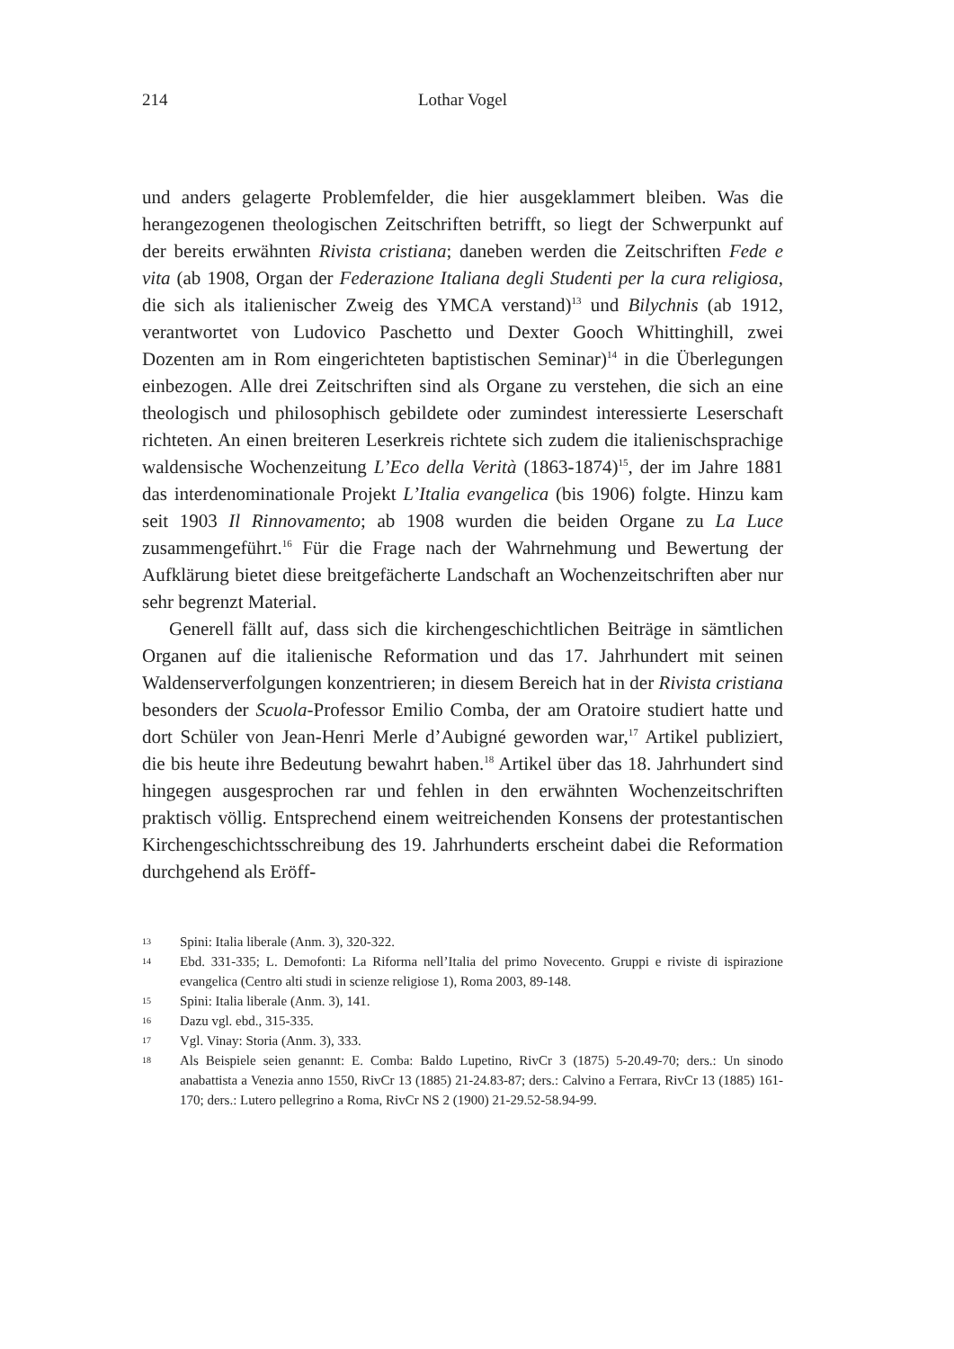214 Lothar Vogel
und anders gelagerte Problemfelder, die hier ausgeklammert bleiben. Was die herangezogenen theologischen Zeitschriften betrifft, so liegt der Schwerpunkt auf der bereits erwähnten Rivista cristiana; daneben werden die Zeitschriften Fede e vita (ab 1908, Organ der Federazione Italiana degli Studenti per la cura religiosa, die sich als italienischer Zweig des YMCA verstand)<sup>13</sup> und Bilychnis (ab 1912, verantwortet von Ludovico Paschetto und Dexter Gooch Whittinghill, zwei Dozenten am in Rom eingerichteten baptistischen Seminar)<sup>14</sup> in die Überlegungen einbezogen. Alle drei Zeitschriften sind als Organe zu verstehen, die sich an eine theologisch und philosophisch gebildete oder zumindest interessierte Leserschaft richteten. An einen breiteren Leserkreis richtete sich zudem die italienischsprachige waldensische Wochenzeitung L’Eco della Verità (1863-1874)<sup>15</sup>, der im Jahre 1881 das interdenominationale Projekt L’Italia evangelica (bis 1906) folgte. Hinzu kam seit 1903 Il Rinnovamento; ab 1908 wurden die beiden Organe zu La Luce zusammengeführt.<sup>16</sup> Für die Frage nach der Wahrnehmung und Bewertung der Aufklärung bietet diese breitgefächerte Landschaft an Wochenzeitschriften aber nur sehr begrenzt Material.
Generell fällt auf, dass sich die kirchengeschichtlichen Beiträge in sämtlichen Organen auf die italienische Reformation und das 17. Jahrhundert mit seinen Waldenserverfolgungen konzentrieren; in diesem Bereich hat in der Rivista cristiana besonders der Scuola-Professor Emilio Comba, der am Oratoire studiert hatte und dort Schüler von Jean-Henri Merle d’Aubigné geworden war,<sup>17</sup> Artikel publiziert, die bis heute ihre Bedeutung bewahrt haben.<sup>18</sup> Artikel über das 18. Jahrhundert sind hingegen ausgesprochen rar und fehlen in den erwähnten Wochenzeitschriften praktisch völlig. Entsprechend einem weitreichenden Konsens der protestantischen Kirchengeschichtsschreibung des 19. Jahrhunderts erscheint dabei die Reformation durchgehend als Eröff-
13 Spini: Italia liberale (Anm. 3), 320-322.
14 Ebd. 331-335; L. Demofonti: La Riforma nell’Italia del primo Novecento. Gruppi e riviste di ispirazione evangelica (Centro alti studi in scienze religiose 1), Roma 2003, 89-148.
15 Spini: Italia liberale (Anm. 3), 141.
16 Dazu vgl. ebd., 315-335.
17 Vgl. Vinay: Storia (Anm. 3), 333.
18 Als Beispiele seien genannt: E. Comba: Baldo Lupetino, RivCr 3 (1875) 5-20.49-70; ders.: Un sinodo anabattista a Venezia anno 1550, RivCr 13 (1885) 21-24.83-87; ders.: Calvino a Ferrara, RivCr 13 (1885) 161-170; ders.: Lutero pellegrino a Roma, RivCr NS 2 (1900) 21-29.52-58.94-99.